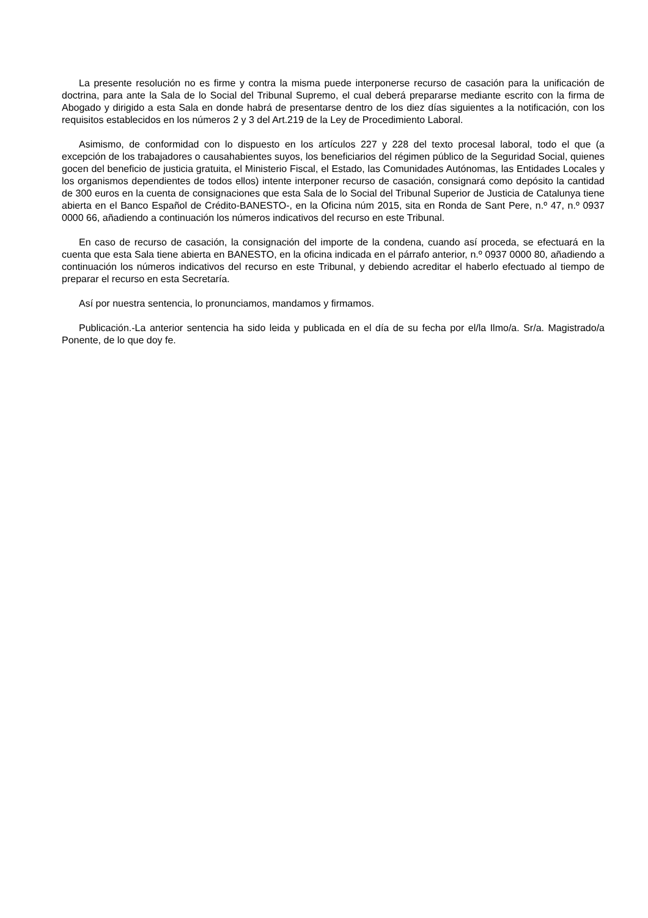La presente resolución no es firme y contra la misma puede interponerse recurso de casación para la unificación de doctrina, para ante la Sala de lo Social del Tribunal Supremo, el cual deberá prepararse mediante escrito con la firma de Abogado y dirigido a esta Sala en donde habrá de presentarse dentro de los diez días siguientes a la notificación, con los requisitos establecidos en los números 2 y 3 del Art.219 de la Ley de Procedimiento Laboral.
Asimismo, de conformidad con lo dispuesto en los artículos 227 y 228 del texto procesal laboral, todo el que (a excepción de los trabajadores o causahabientes suyos, los beneficiarios del régimen público de la Seguridad Social, quienes gocen del beneficio de justicia gratuita, el Ministerio Fiscal, el Estado, las Comunidades Autónomas, las Entidades Locales y los organismos dependientes de todos ellos) intente interponer recurso de casación, consignará como depósito la cantidad de 300 euros en la cuenta de consignaciones que esta Sala de lo Social del Tribunal Superior de Justicia de Catalunya tiene abierta en el Banco Español de Crédito-BANESTO-, en la Oficina núm 2015, sita en Ronda de Sant Pere, n.º 47, n.º 0937 0000 66, añadiendo a continuación los números indicativos del recurso en este Tribunal.
En caso de recurso de casación, la consignación del importe de la condena, cuando así proceda, se efectuará en la cuenta que esta Sala tiene abierta en BANESTO, en la oficina indicada en el párrafo anterior, n.º 0937 0000 80, añadiendo a continuación los números indicativos del recurso en este Tribunal, y debiendo acreditar el haberlo efectuado al tiempo de preparar el recurso en esta Secretaría.
Así por nuestra sentencia, lo pronunciamos, mandamos y firmamos.
Publicación.-La anterior sentencia ha sido leida y publicada en el día de su fecha por el/la Ilmo/a. Sr/a. Magistrado/a Ponente, de lo que doy fe.